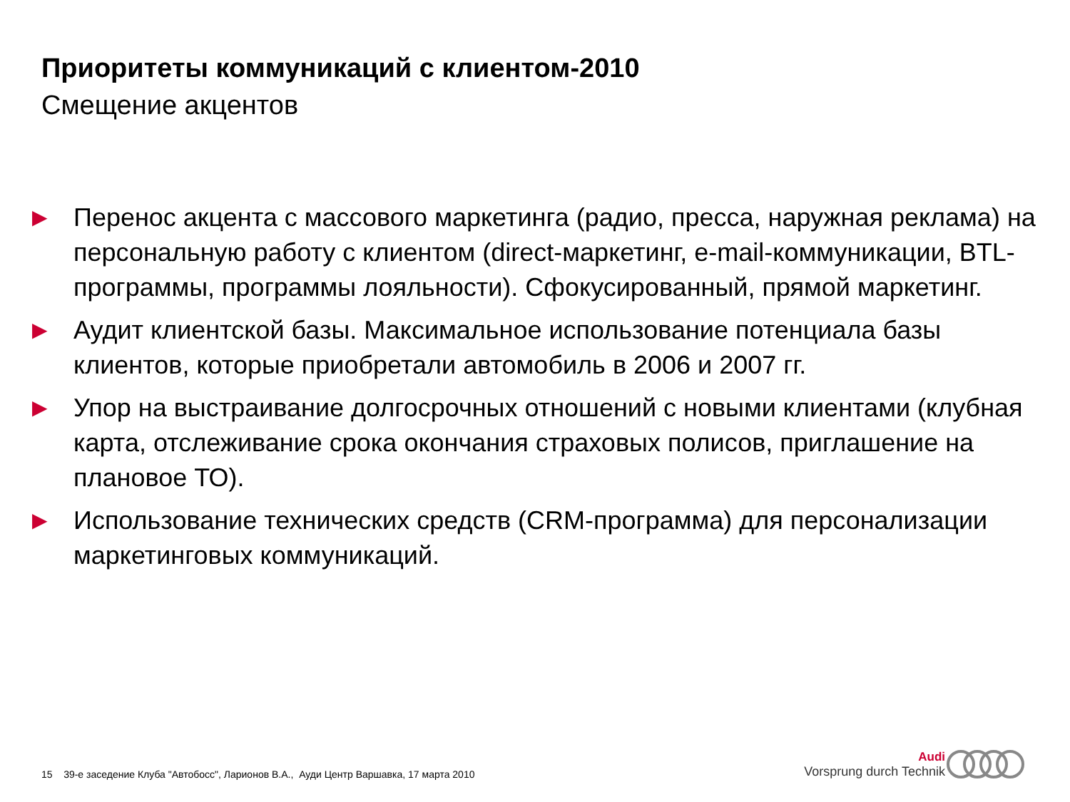Приоритеты коммуникаций с клиентом-2010
Смещение акцентов
▶ Перенос акцента с массового маркетинга (радио, пресса, наружная реклама) на персональную работу с клиентом (direct-маркетинг, e-mail-коммуникации, BTL-программы, программы лояльности). Сфокусированный, прямой маркетинг.
▶ Аудит клиентской базы. Максимальное использование потенциала базы клиентов, которые приобретали автомобиль в 2006 и 2007 гг.
▶ Упор на выстраивание долгосрочных отношений с новыми клиентами (клубная карта, отслеживание срока окончания страховых полисов, приглашение на плановое ТО).
▶ Использование технических средств (CRM-программа) для персонализации маркетинговых коммуникаций.
15 39-е заседение Клуба "Автобосс", Ларионов В.А., Ауди Центр Варшавка, 17 марта 2010
Audi
Vorsprung durch Technik